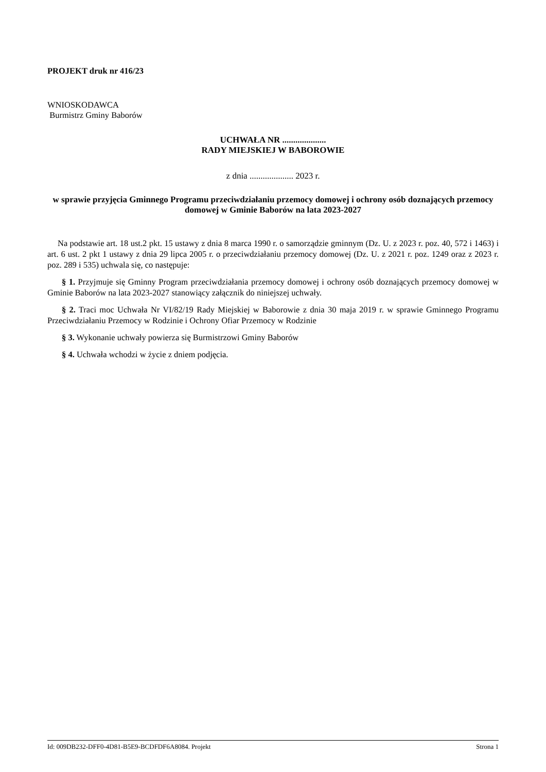PROJEKT druk nr 416/23
WNIOSKODAWCA
Burmistrz Gminy Baborów
UCHWAŁA NR ....................
RADY MIEJSKIEJ W BABOROWIE
z dnia .................... 2023 r.
w sprawie przyjęcia Gminnego Programu przeciwdziałaniu przemocy domowej i ochrony osób doznających przemocy domowej w Gminie Baborów na lata 2023-2027
Na podstawie art. 18 ust.2 pkt. 15 ustawy z dnia 8 marca 1990 r. o samorządzie gminnym (Dz. U. z 2023 r. poz. 40, 572 i 1463) i art. 6 ust. 2 pkt 1 ustawy z dnia 29 lipca 2005 r. o przeciwdziałaniu przemocy domowej (Dz. U. z 2021 r. poz. 1249 oraz z 2023 r. poz. 289 i 535) uchwala się, co następuje:
§ 1. Przyjmuje się Gminny Program przeciwdziałania przemocy domowej i ochrony osób doznających przemocy domowej w Gminie Baborów na lata 2023-2027 stanowiący załącznik do niniejszej uchwały.
§ 2. Traci moc Uchwała Nr VI/82/19 Rady Miejskiej w Baborowie z dnia 30 maja 2019 r. w sprawie Gminnego Programu Przeciwdziałaniu Przemocy w Rodzinie i Ochrony Ofiar Przemocy w Rodzinie
§ 3. Wykonanie uchwały powierza się Burmistrzowi Gminy Baborów
§ 4. Uchwała wchodzi w życie z dniem podjęcia.
Id: 009DB232-DFF0-4D81-B5E9-BCDFDF6A8084. Projekt Strona 1